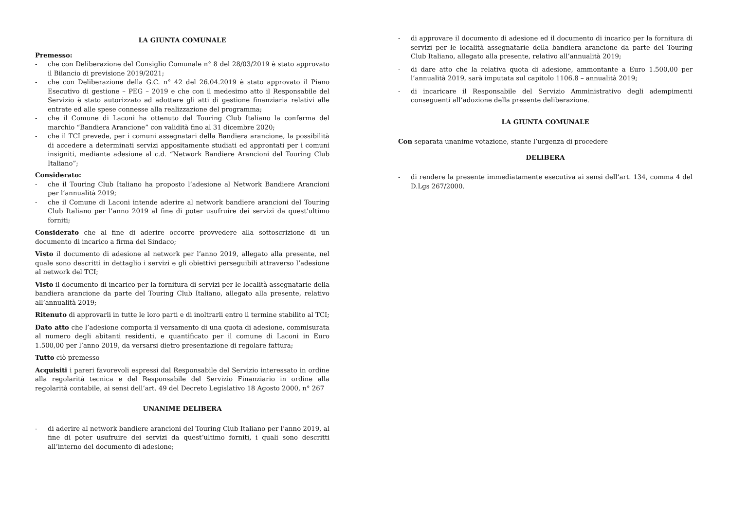LA GIUNTA COMUNALE
Premesso:
- che con Deliberazione del Consiglio Comunale n° 8 del 28/03/2019 è stato approvato il Bilancio di previsione 2019/2021;
- che con Deliberazione della G.C. n° 42 del 26.04.2019 è stato approvato il Piano Esecutivo di gestione – PEG – 2019 e che con il medesimo atto il Responsabile del Servizio è stato autorizzato ad adottare gli atti di gestione finanziaria relativi alle entrate ed alle spese connesse alla realizzazione del programma;
- che il Comune di Laconi ha ottenuto dal Touring Club Italiano la conferma del marchio “Bandiera Arancione” con validità fino al 31 dicembre 2020;
- che il TCI prevede, per i comuni assegnatari della Bandiera arancione, la possibilità di accedere a determinati servizi appositamente studiati ed approntati per i comuni insigniti, mediante adesione al c.d. “Network Bandiere Arancioni del Touring Club Italiano”;
Considerato:
- che il Touring Club Italiano ha proposto l’adesione al Network Bandiere Arancioni per l’annualità 2019;
- che il Comune di Laconi intende aderire al network bandiere arancioni del Touring Club Italiano per l’anno 2019 al fine di poter usufruire dei servizi da quest’ultimo forniti;
Considerato che al fine di aderire occorre provvedere alla sottoscrizione di un documento di incarico a firma del Sindaco;
Visto il documento di adesione al network per l’anno 2019, allegato alla presente, nel quale sono descritti in dettaglio i servizi e gli obiettivi perseguibili attraverso l’adesione al network del TCI;
Visto il documento di incarico per la fornitura di servizi per le località assegnatarie della bandiera arancione da parte del Touring Club Italiano, allegato alla presente, relativo all’annualità 2019;
Ritenuto di approvarli in tutte le loro parti e di inoltrarli entro il termine stabilito al TCI;
Dato atto che l’adesione comporta il versamento di una quota di adesione, commisurata al numero degli abitanti residenti, e quantificato per il comune di Laconi in Euro 1.500,00 per l’anno 2019, da versarsi dietro presentazione di regolare fattura;
Tutto ciò premesso
Acquisiti i pareri favorevoli espressi dal Responsabile del Servizio interessato in ordine alla regolarità tecnica e del Responsabile del Servizio Finanziario in ordine alla regolarità contabile, ai sensi dell’art. 49 del Decreto Legislativo 18 Agosto 2000, n° 267
UNANIME DELIBERA
- di aderire al network bandiere arancioni del Touring Club Italiano per l’anno 2019, al fine di poter usufruire dei servizi da quest’ultimo forniti, i quali sono descritti all’interno del documento di adesione;
- di approvare il documento di adesione ed il documento di incarico per la fornitura di servizi per le località assegnatarie della bandiera arancione da parte del Touring Club Italiano, allegato alla presente, relativo all’annualità 2019;
- di dare atto che la relativa quota di adesione, ammontante a Euro 1.500,00 per l’annualità 2019, sarà imputata sul capitolo 1106.8 – annualità 2019;
- di incaricare il Responsabile del Servizio Amministrativo degli adempimenti conseguenti all’adozione della presente deliberazione.
LA GIUNTA COMUNALE
Con separata unanime votazione, stante l’urgenza di procedere
DELIBERA
- di rendere la presente immediatamente esecutiva ai sensi dell’art. 134, comma 4 del D.Lgs 267/2000.